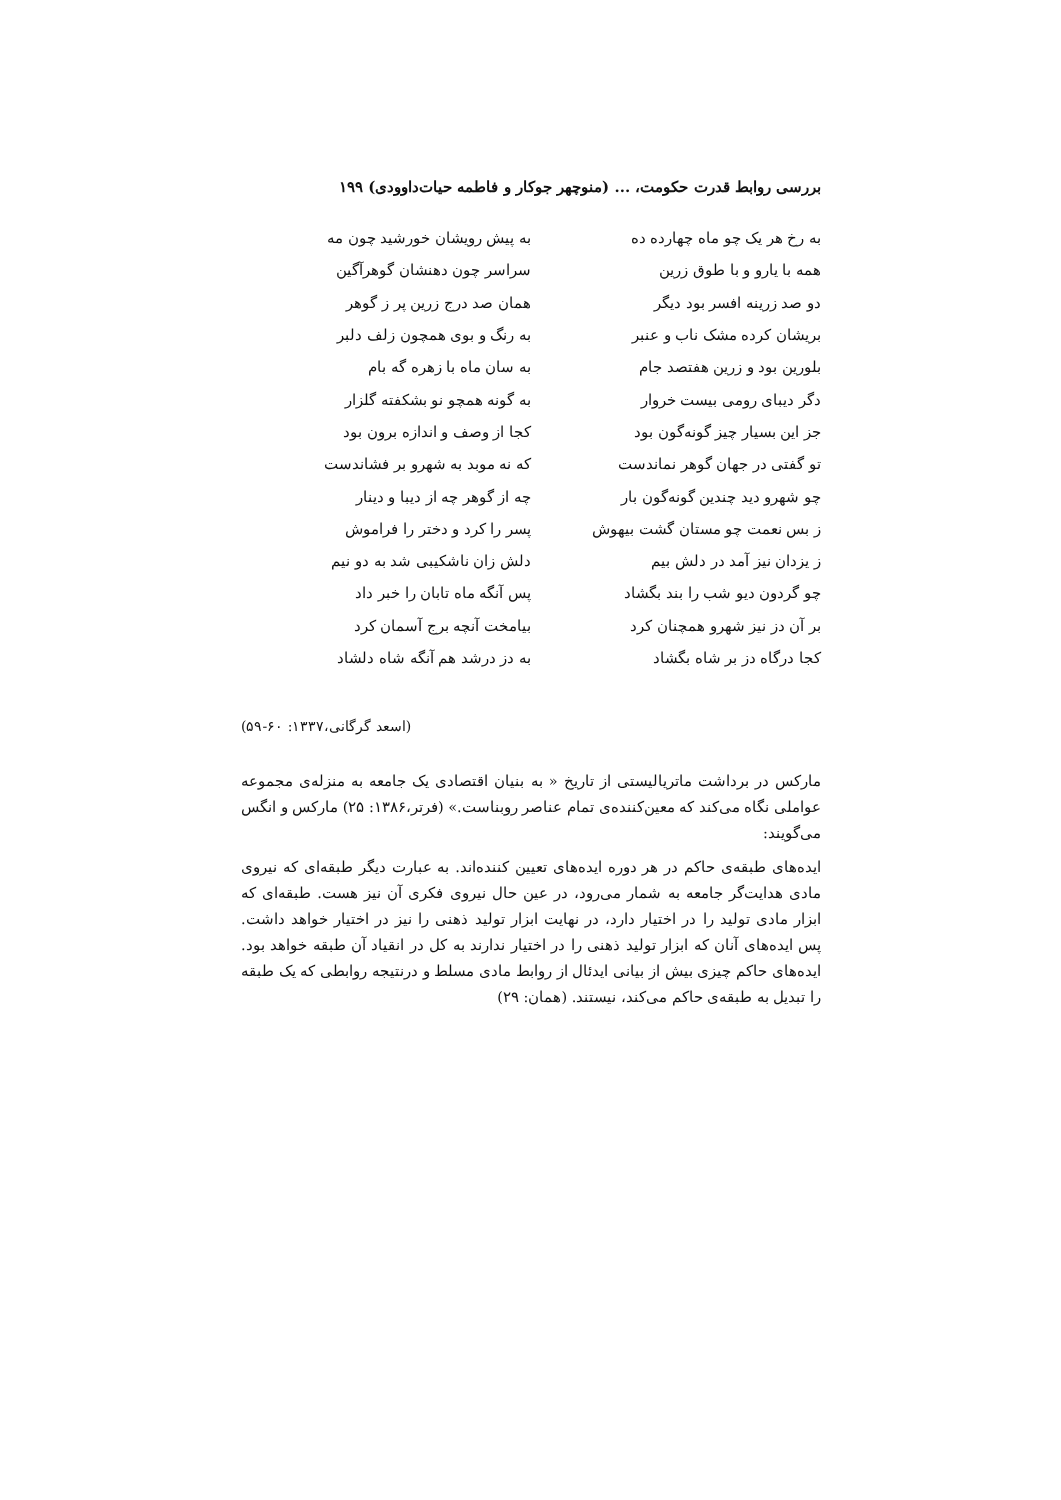بررسی روابط قدرت حکومت، ... (منوچهر جوکار و فاطمه حیات‌داوودی) ۱۹۹
به رخ هر یک چو ماه چهارده ده به پیش رویشان خورشید چون مه
همه با یارو و با طوق زرین سراسر چون دهنشان گوهرآگین
دو صد زرینه افسر بود دیگر همان صد درج زرین پر ز گوهر
بریشان کرده مشک ناب و عنبر به رنگ و بوی همچون زلف دلبر
بلورین بود و زرین هفتصد جام به سان ماه با زهره گه بام
دگر دیبای رومی بیست خروار به گونه همچو نو بشکفته گلزار
جز این بسیار چیز گونه‌گون بود کجا از وصف و اندازه برون بود
تو گفتی در جهان گوهر نماندست که نه موبد به شهرو بر فشاندست
چو شهرو دید چندین گونه‌گون بار چه از گوهر چه از دیبا و دینار
ز بس نعمت چو مستان گشت بیهوش پسر را کرد و دختر را فراموش
ز یزدان نیز آمد در دلش بیم دلش زان ناشکیبی شد به دو نیم
چو گردون دیو شب را بند بگشاد پس آنگه ماه تابان را خبر داد
بر آن دز نیز شهرو همچنان کرد بیامخت آنچه برج آسمان کرد
کجا درگاه دز بر شاه بگشاد به دز درشد هم آنگه شاه دلشاد
(اسعد گرگانی،۱۳۳۷: ۶۰-۵۹)
مارکس در برداشت ماتریالیستی از تاریخ « به بنیان اقتصادی یک جامعه به منزله‌ی مجموعه عواملی نگاه می‌کند که معین‌کننده‌ی تمام عناصر روبناست.» (فرتر،۱۳۸۶: ۲۵) مارکس و انگس می‌گویند:
ایده‌های طبقه‌ی حاکم در هر دوره ایده‌های تعیین کننده‌اند. به عبارت دیگر طبقه‌ای که نیروی مادی هدایت‌گر جامعه به شمار می‌رود، در عین حال نیروی فکری آن نیز هست. طبقه‌ای که ابزار مادی تولید را در اختیار دارد، در نهایت ابزار تولید ذهنی را نیز در اختیار خواهد داشت. پس ایده‌های آنان که ابزار تولید ذهنی را در اختیار ندارند به کل در انقیاد آن طبقه خواهد بود. ایده‌های حاکم چیزی بیش از بیانی ایدئال از روابط مادی مسلط و درنتیجه روابطی که یک طبقه را تبدیل به طبقه‌ی حاکم می‌کند، نیستند. (همان: ۲۹)